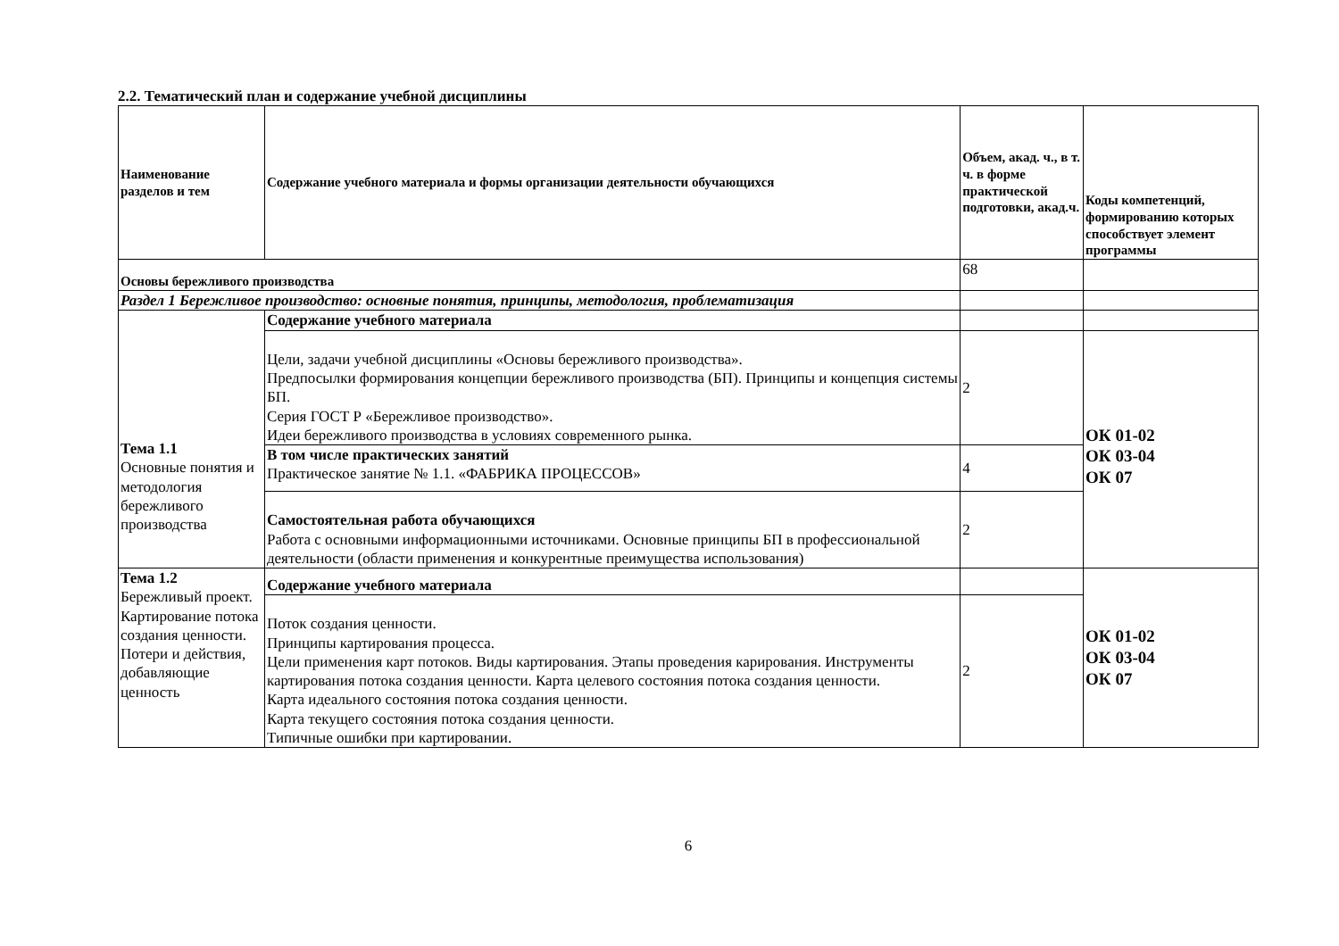2.2. Тематический план и содержание учебной дисциплины
| Наименование разделов и тем | Содержание учебного материала и формы организации деятельности обучающихся | Объем, акад. ч., в т. ч. в форме практической подготовки, акад.ч. | Коды компетенций, формированию которых способствует элемент программы |
| --- | --- | --- | --- |
| Основы бережливого производства | | 68 | |
| Раздел 1 Бережливое производство: основные понятия, принципы, методология, проблематизация | | | |
| Тема 1.1 Основные понятия и методология бережливого производства | Содержание учебного материала | | |
| | Цели, задачи учебной дисциплины «Основы бережливого производства». Предпосылки формирования концепции бережливого производства (БП). Принципы и концепция системы БП. Серия ГОСТ Р «Бережливое производство». Идеи бережливого производства в условиях современного рынка. | 2 | ОК 01-02 ОК 03-04 ОК 07 |
| | В том числе практических занятий Практическое занятие № 1.1. «ФАБРИКА ПРОЦЕССОВ» | 4 | |
| | Самостоятельная работа обучающихся Работа с основными информационными источниками. Основные принципы БП в профессиональной деятельности (области применения и конкурентные преимущества использования) | 2 | |
| Тема 1.2 Бережливый проект. Картирование потока создания ценности. Потери и действия, добавляющие ценность | Содержание учебного материала | | ОК 01-02 ОК 03-04 ОК 07 |
| | Поток создания ценности. Принципы картирования процесса. Цели применения карт потоков. Виды картирования. Этапы проведения карирования. Инструменты картирования потока создания ценности. Карта целевого состояния потока создания ценности. Карта идеального состояния потока создания ценности. Карта текущего состояния потока создания ценности. Типичные ошибки при картировании. | 2 | |
6